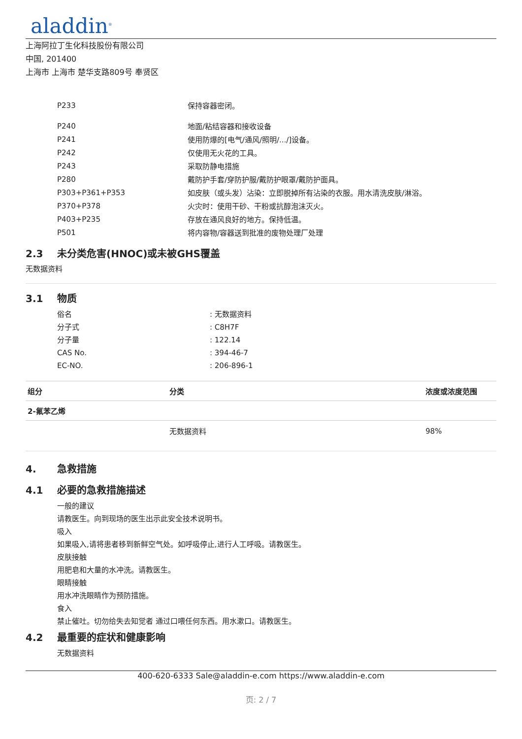aladdin<sup>®</sup>
上海阿拉丁生化科技股份有限公司
中国, 201400
上海市 上海市 楚华支路809号 奉贤区
| P233 | 保持容器密闭。 |
| P240 | 地面/粘结容器和接收设备 |
| P241 | 使用防爆的[电气/通风/照明/.../]设备。 |
| P242 | 仅使用无火花的工具。 |
| P243 | 采取防静电措施 |
| P280 | 戴防护手套/穿防护服/戴防护眼罩/戴防护面具。 |
| P303+P361+P353 | 如皮肤（或头发）沾染：立即脱掉所有沾染的衣服。用水清洗皮肤/淋浴。 |
| P370+P378 | 火灾时：使用干砂、干粉或抗醇泡沫灭火。 |
| P403+P235 | 存放在通风良好的地方。保持低温。 |
| P501 | 将内容物/容器送到批准的废物处理厂处理 |
2.3 未分类危害(HNOC)或未被GHS覆盖
无数据资料
3.1 物质
| 俗名 | : 无数据资料 |
| 分子式 | : C8H7F |
| 分子量 | : 122.14 |
| CAS No. | : 394-46-7 |
| EC-NO. | : 206-896-1 |
| 组分 | 分类 | 浓度或浓度范围 |
| --- | --- | --- |
| 2-氟苯乙烯 | | |
| | 无数据资料 | 98% |
4. 急救措施
4.1 必要的急救措施描述
一般的建议
请教医生。向到现场的医生出示此安全技术说明书。
吸入
如果吸入,请将患者移到新鲜空气处。如呼吸停止,进行人工呼吸。请教医生。
皮肤接触
用肥皂和大量的水冲洗。请教医生。
眼睛接触
用水冲洗眼睛作为预防措施。
食入
禁止催吐。切勿给失去知觉者 通过口喂任何东西。用水漱口。请教医生。
4.2 最重要的症状和健康影响
无数据资料
400-620-6333 Sale@aladdin-e.com https://www.aladdin-e.com
页: 2 / 7